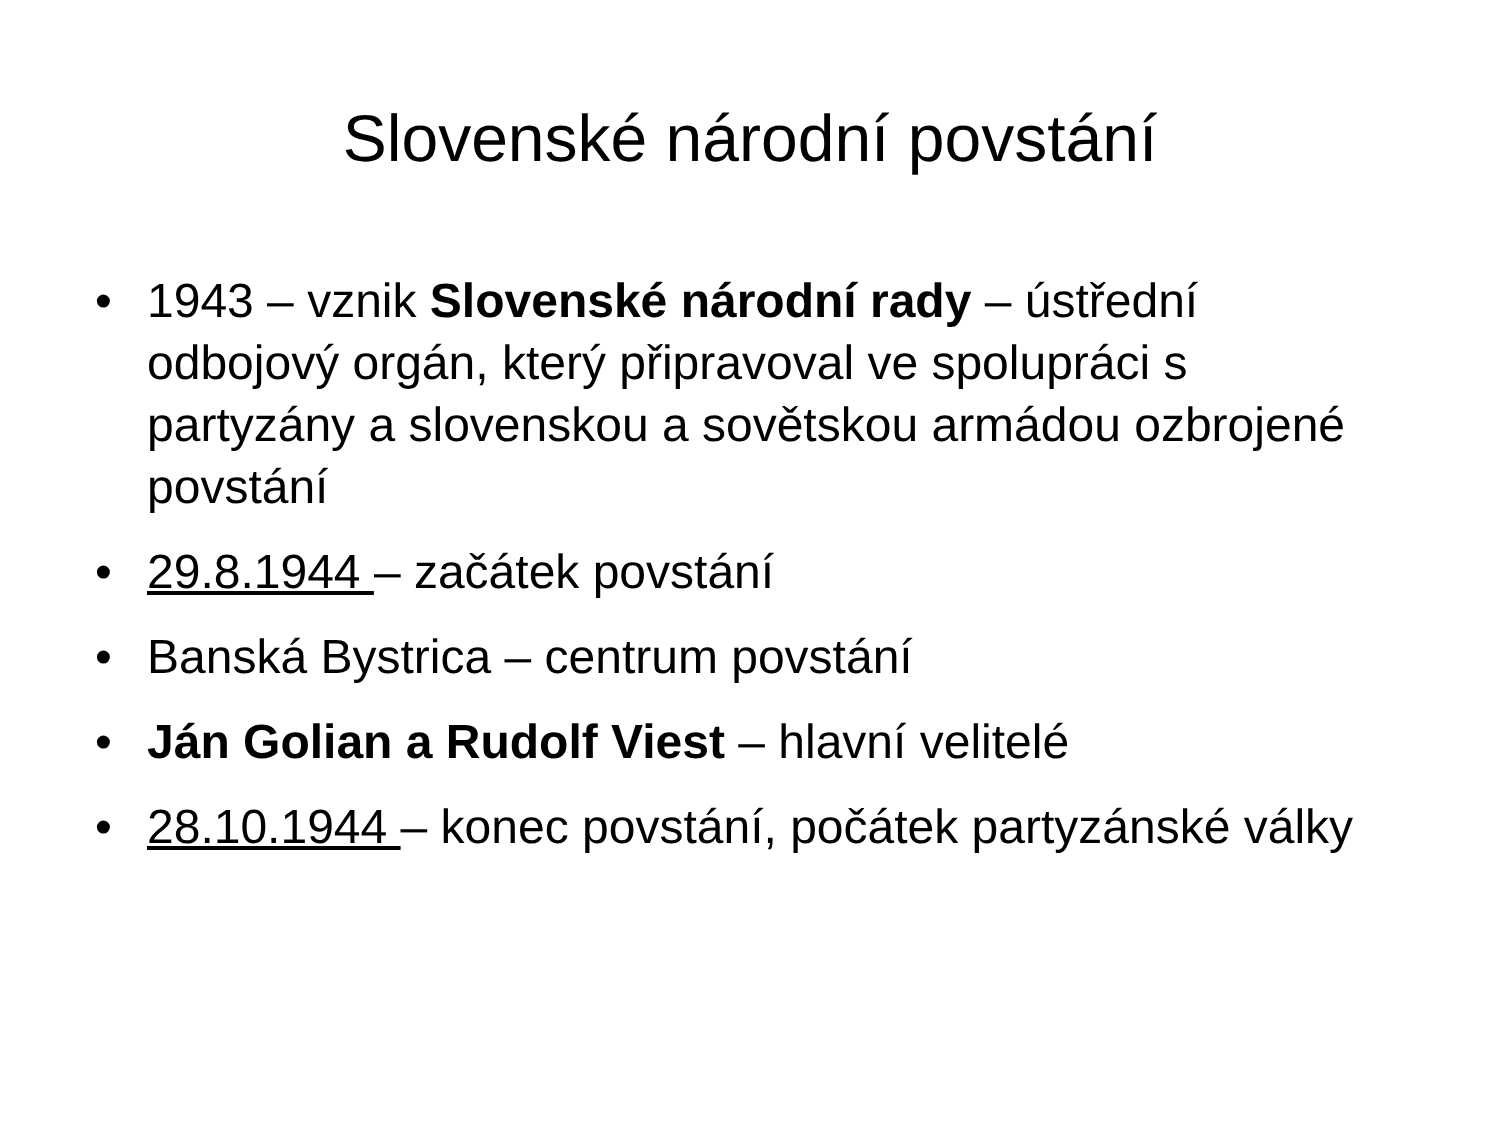Slovenské národní povstání
• 1943 – vznik Slovenské národní rady – ústřední odbojový orgán, který připravoval ve spolupráci s partyzány a slovenskou a sovětskou armádou ozbrojené povstání
• 29.8.1944 – začátek povstání
• Banská Bystrica – centrum povstání
• Ján Golian a Rudolf Viest – hlavní velitelé
• 28.10.1944 – konec povstání, počátek partyzánské války